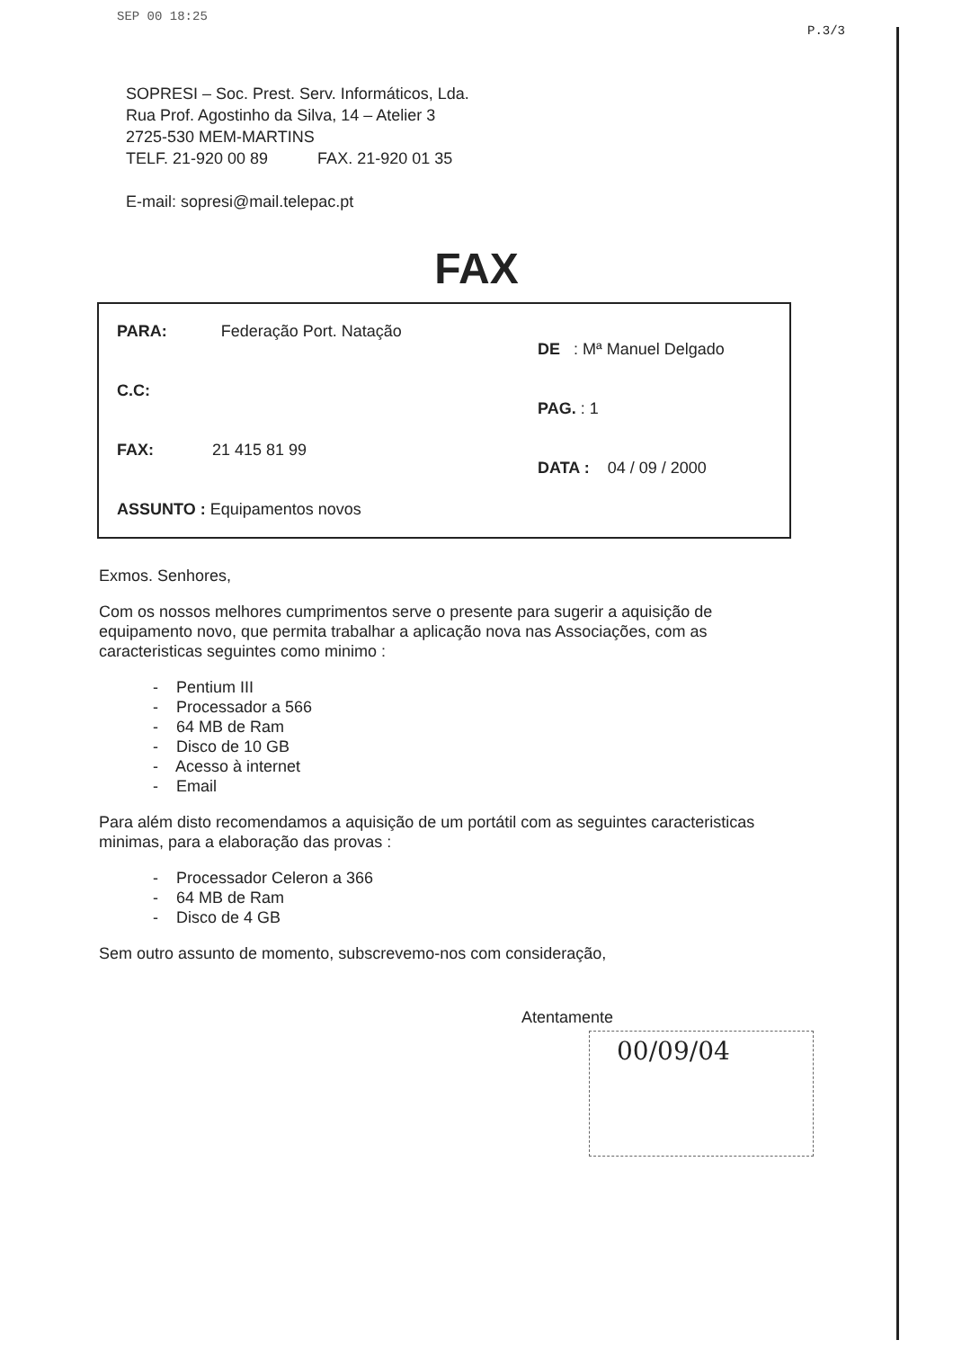SEP 00 18:25
P.3/3
SOPRESI – Soc. Prest. Serv. Informáticos, Lda.
Rua Prof. Agostinho da Silva, 14 – Atelier 3
2725-530 MEM-MARTINS
TELF. 21-920 00 89 FAX. 21-920 01 35
E-mail: sopresi@mail.telepac.pt
FAX
PARA: Federação Port. Natação
C.C:
FAX: 21 415 81 99
ASSUNTO : Equipamentos novos
DE : Mª Manuel Delgado
PAG. : 1
DATA : 04 / 09 / 2000
Exmos. Senhores,
Com os nossos melhores cumprimentos serve o presente para sugerir a aquisição de equipamento novo, que permita trabalhar a aplicação nova nas Associações, com as caracteristicas seguintes como minimo :
- Pentium III
- Processador a 566
- 64 MB de Ram
- Disco de 10 GB
- Acesso à internet
- Email
Para além disto recomendamos a aquisição de um portátil com as seguintes caracteristicas minimas, para a elaboração das provas :
- Processador Celeron a 366
- 64 MB de Ram
- Disco de 4 GB
Sem outro assunto de momento, subscrevemo-nos com consideração,
Atentamente
00/09/04